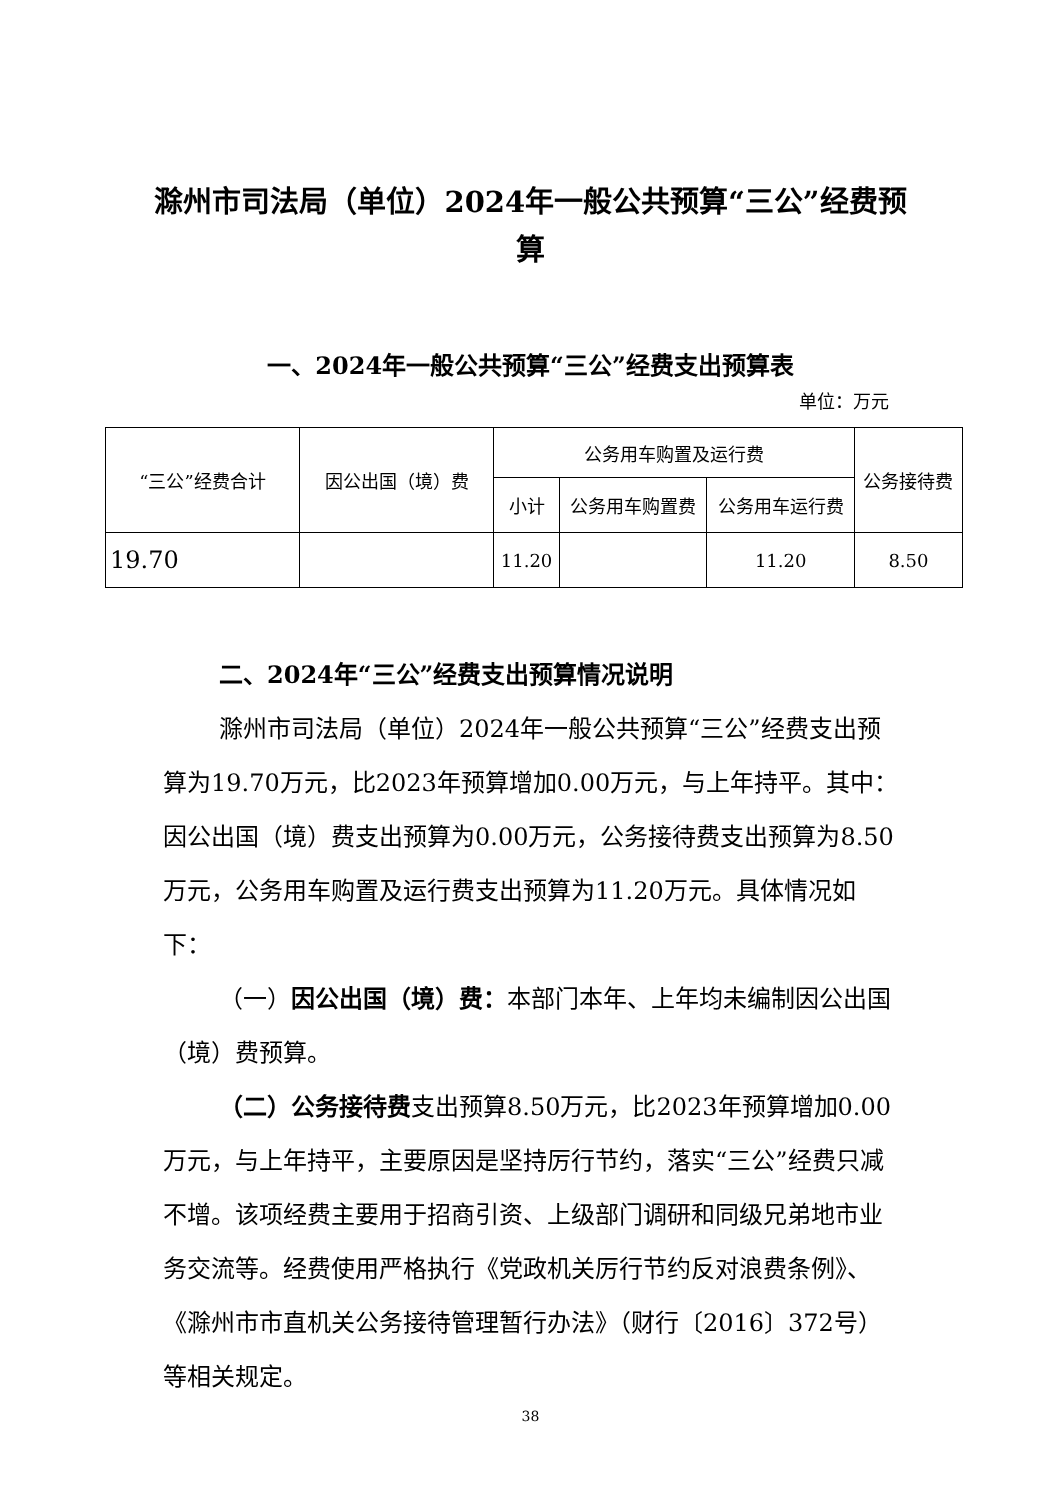滁州市司法局（单位）2024年一般公共预算“三公”经费预算
一、2024年一般公共预算“三公”经费支出预算表
单位：万元
| “三公”经费合计 | 因公出国（境）费 | 公务用车购置及运行费 | | | 公务接待费 |
| | | 小计 | 公务用车购置费 | 公务用车运行费 | |
| 19.70 | | 11.20 | | 11.20 | 8.50 |
二、2024年“三公”经费支出预算情况说明
滁州市司法局（单位）2024年一般公共预算“三公”经费支出预算为19.70万元，比2023年预算增加0.00万元，与上年持平。其中：因公出国（境）费支出预算为0.00万元，公务接待费支出预算为8.50万元，公务用车购置及运行费支出预算为11.20万元。具体情况如下：
（一）因公出国（境）费：本部门本年、上年均未编制因公出国（境）费预算。
（二）公务接待费支出预算8.50万元，比2023年预算增加0.00万元，与上年持平，主要原因是坚持厉行节约，落实“三公”经费只减不增。该项经费主要用于招商引资、上级部门调研和同级兄弟地市业务交流等。经费使用严格执行《党政机关厉行节约反对浪费条例》、《滁州市市直机关公务接待管理暂行办法》（财行〔2016〕372号）等相关规定。
38